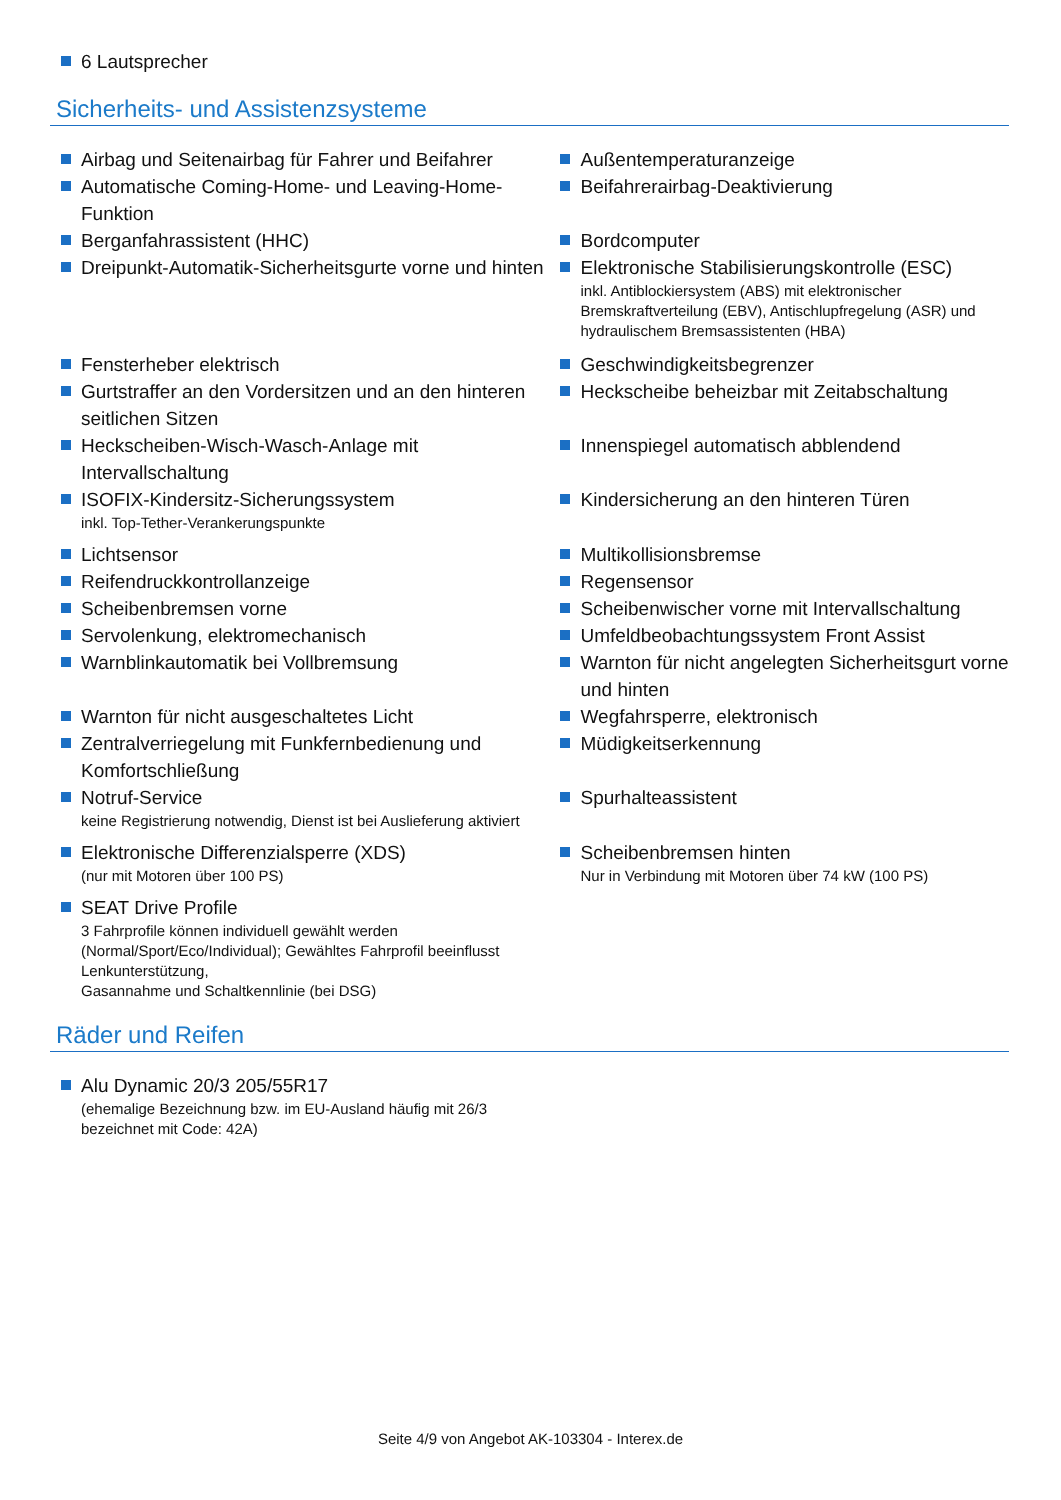6 Lautsprecher
Sicherheits- und Assistenzsysteme
Airbag und Seitenairbag für Fahrer und Beifahrer
Außentemperaturanzeige
Automatische Coming-Home- und Leaving-Home-Funktion
Beifahrerairbag-Deaktivierung
Berganfahrassistent (HHC) Bordcomputer
Dreipunkt-Automatik-Sicherheitsgurte vorne und hinten
Elektronische Stabilisierungskontrolle (ESC)
inkl. Antiblockiersystem (ABS) mit elektronischer Bremskraftverteilung (EBV), Antischlupfregelung (ASR) und hydraulischem Bremsassistenten (HBA)
Fensterheber elektrisch Geschwindigkeitsbegrenzer
Gurtstraffer an den Vordersitzen und an den hinteren seitlichen Sitzen
Heckscheibe beheizbar mit Zeitabschaltung
Heckscheiben-Wisch-Wasch-Anlage mit Intervallschaltung
Innenspiegel automatisch abblendend
ISOFIX-Kindersitz-Sicherungssystem
inkl. Top-Tether-Verankerungspunkte
Kindersicherung an den hinteren Türen
Lichtsensor Multikollisionsbremse
Reifendruckkontrollanzeige Regensensor
Scheibenbremsen vorne Scheibenwischer vorne mit Intervallschaltung
Servolenkung, elektromechanisch Umfeldbeobachtungssystem Front Assist
Warnblinkautomatik bei Vollbremsung Warnton für nicht angelegten Sicherheitsgurt vorne und hinten
Warnton für nicht ausgeschaltetes Licht Wegfahrsperre, elektronisch
Zentralverriegelung mit Funkfernbedienung und Komfortschließung
Müdigkeitserkennung
Notruf-Service
keine Registrierung notwendig, Dienst ist bei Auslieferung aktiviert
Spurhalteassistent
Elektronische Differenzialsperre (XDS)
(nur mit Motoren über 100 PS)
Scheibenbremsen hinten
Nur in Verbindung mit Motoren über 74 kW (100 PS)
SEAT Drive Profile
3 Fahrprofile können individuell gewählt werden (Normal/Sport/Eco/Individual); Gewähltes Fahrprofil beeinflusst Lenkunterstützung,
Gasannahme und Schaltkennlinie (bei DSG)
Räder und Reifen
Alu Dynamic 20/3 205/55R17
(ehemalige Bezeichnung bzw. im EU-Ausland häufig mit 26/3 bezeichnet mit Code: 42A)
Seite 4/9 von Angebot AK-103304 - Interex.de